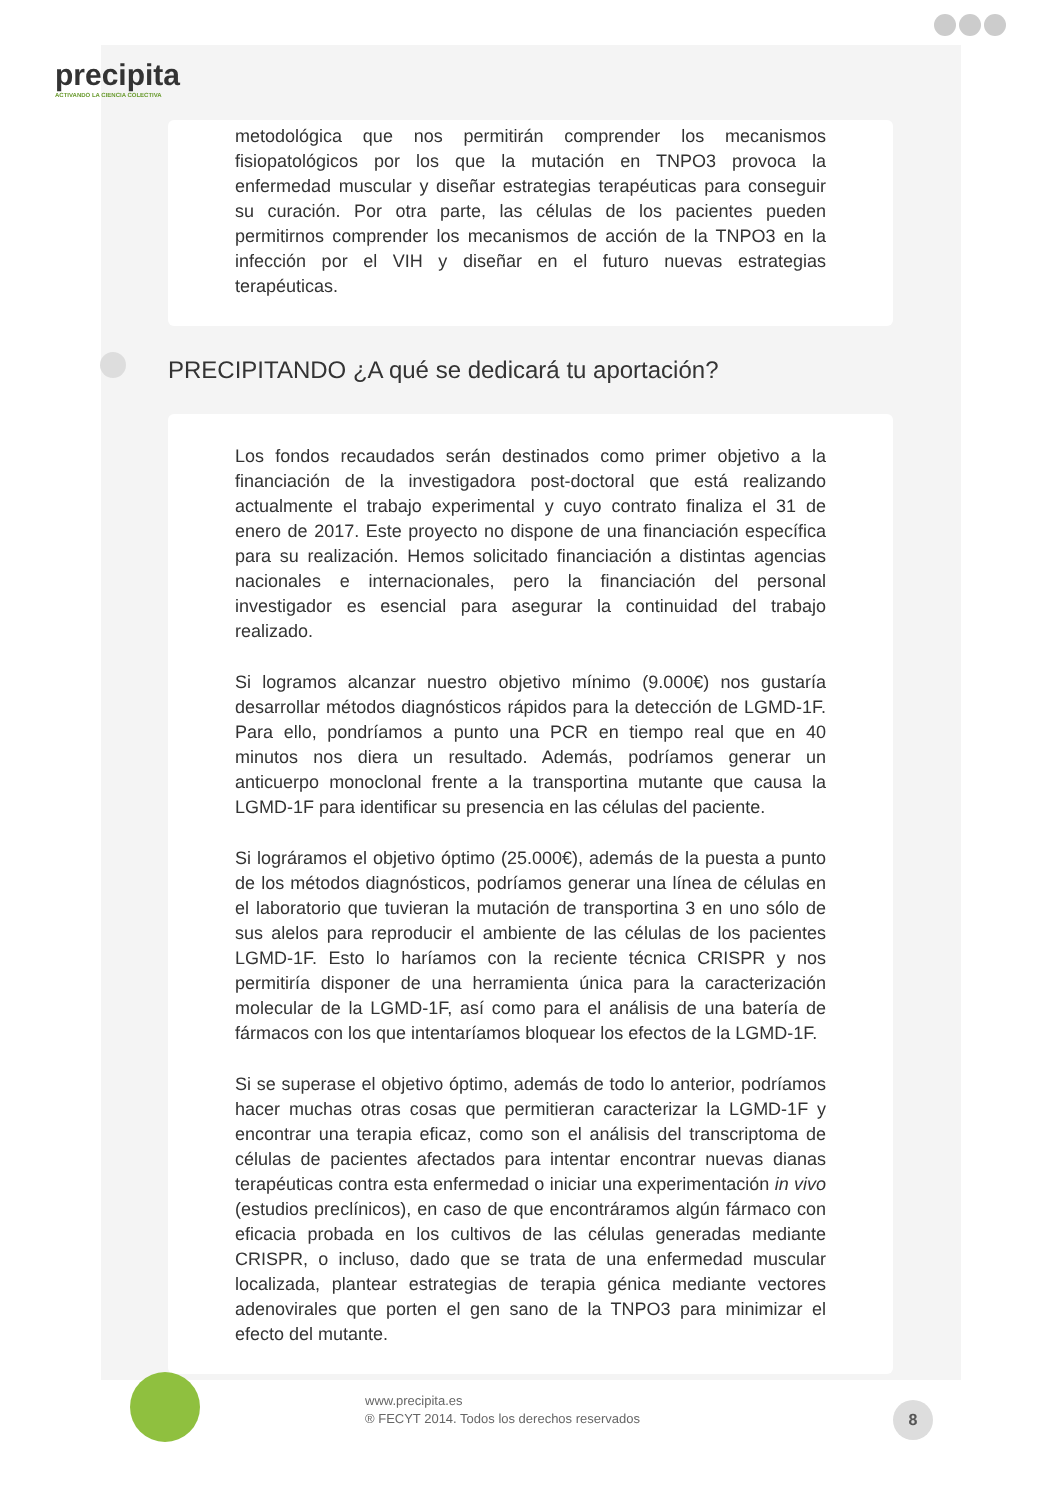precipita
ACTIVANDO LA CIENCIA COLECTIVA
metodológica que nos permitirán comprender los mecanismos fisiopatológicos por los que la mutación en TNPO3 provoca la enfermedad muscular y diseñar estrategias terapéuticas para conseguir su curación. Por otra parte, las células de los pacientes pueden permitirnos comprender los mecanismos de acción de la TNPO3 en la infección por el VIH y diseñar en el futuro nuevas estrategias terapéuticas.
PRECIPITANDO ¿A qué se dedicará tu aportación?
Los fondos recaudados serán destinados como primer objetivo a la financiación de la investigadora post-doctoral que está realizando actualmente el trabajo experimental y cuyo contrato finaliza el 31 de enero de 2017. Este proyecto no dispone de una financiación específica para su realización. Hemos solicitado financiación a distintas agencias nacionales e internacionales, pero la financiación del personal investigador es esencial para asegurar la continuidad del trabajo realizado.
Si logramos alcanzar nuestro objetivo mínimo (9.000€) nos gustaría desarrollar métodos diagnósticos rápidos para la detección de LGMD-1F. Para ello, pondríamos a punto una PCR en tiempo real que en 40 minutos nos diera un resultado. Además, podríamos generar un anticuerpo monoclonal frente a la transportina mutante que causa la LGMD-1F para identificar su presencia en las células del paciente.
Si lográramos el objetivo óptimo (25.000€), además de la puesta a punto de los métodos diagnósticos, podríamos generar una línea de células en el laboratorio que tuvieran la mutación de transportina 3 en uno sólo de sus alelos para reproducir el ambiente de las células de los pacientes LGMD-1F. Esto lo haríamos con la reciente técnica CRISPR y nos permitiría disponer de una herramienta única para la caracterización molecular de la LGMD-1F, así como para el análisis de una batería de fármacos con los que intentaríamos bloquear los efectos de la LGMD-1F.
Si se superase el objetivo óptimo, además de todo lo anterior, podríamos hacer muchas otras cosas que permitieran caracterizar la LGMD-1F y encontrar una terapia eficaz, como son el análisis del transcriptoma de células de pacientes afectados para intentar encontrar nuevas dianas terapéuticas contra esta enfermedad o iniciar una experimentación in vivo (estudios preclínicos), en caso de que encontráramos algún fármaco con eficacia probada en los cultivos de las células generadas mediante CRISPR, o incluso, dado que se trata de una enfermedad muscular localizada, plantear estrategias de terapia génica mediante vectores adenovirales que porten el gen sano de la TNPO3 para minimizar el efecto del mutante.
www.precipita.es
® FECYT 2014. Todos los derechos reservados
8